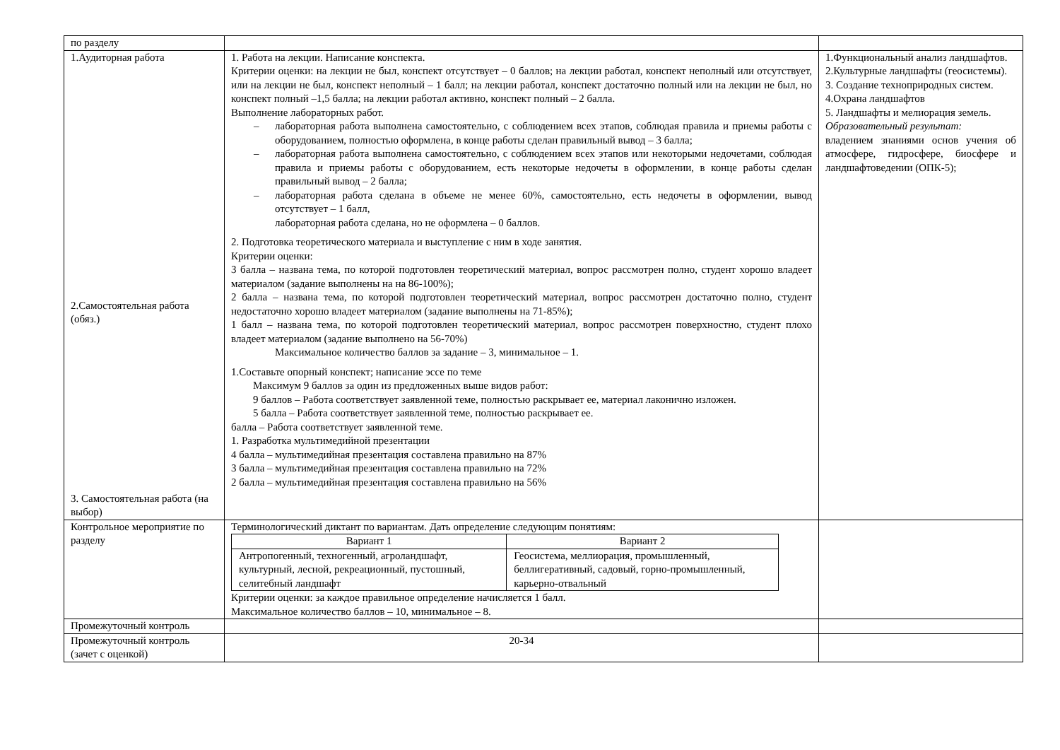| по разделу | | |
| 1.Аудиторная работа 2.Самостоятельная работа (обяз.) 3. Самостоятельная работа (на выбор) | 1. Работа на лекции. Написание конспекта. Критерии оценки: на лекции не был, конспект отсутствует – 0 баллов; на лекции работал, конспект неполный или отсутствует, или на лекции не был, конспект неполный – 1 балл; на лекции работал, конспект достаточно полный или на лекции не был, но конспект полный –1,5 балла; на лекции работал активно, конспект полный – 2 балла. Выполнение лабораторных работ. – лабораторная работа выполнена самостоятельно, с соблюдением всех этапов, соблюдая правила и приемы работы с оборудованием, полностью оформлена, в конце работы сделан правильный вывод – 3 балла; – лабораторная работа выполнена самостоятельно, с соблюдением всех этапов или некоторыми недочетами, соблюдая правила и приемы работы с оборудованием, есть некоторые недочеты в оформлении, в конце работы сделан правильный вывод – 2 балла; – лабораторная работа сделана в объеме не менее 60%, самостоятельно, есть недочеты в оформлении, вывод отсутствует – 1 балл, лабораторная работа сделана, но не оформлена – 0 баллов. 2. Подготовка теоретического материала и выступление с ним в ходе занятия. Критерии оценки: 3 балла – названа тема, по которой подготовлен теоретический материал, вопрос рассмотрен полно, студент хорошо владеет материалом (задание выполнены на на 86-100%); 2 балла – названа тема, по которой подготовлен теоретический материал, вопрос рассмотрен достаточно полно, студент недостаточно хорошо владеет материалом (задание выполнены на 71-85%); 1 балл – названа тема, по которой подготовлен теоретический материал, вопрос рассмотрен поверхностно, студент плохо владеет материалом (задание выполнено на 56-70%) Максимальное количество баллов за задание – 3, минимальное – 1. 1.Составьте опорный конспект; написание эссе по теме Максимум 9 баллов за один из предложенных выше видов работ: 9 баллов – Работа соответствует заявленной теме, полностью раскрывает ее, материал лаконично изложен. 5 балла – Работа соответствует заявленной теме, полностью раскрывает ее. балла – Работа соответствует заявленной теме. 1. Разработка мультимедийной презентации 4 балла – мультимедийная презентация составлена правильно на 87% 3 балла – мультимедийная презентация составлена правильно на 72% 2 балла – мультимедийная презентация составлена правильно на 56% | 1.Функциональный анализ ландшафтов. 2.Культурные ландшафты (геосистемы). 3. Создание технoприродных систем. 4.Охрана ландшафтов 5. Ландшафты и мелиорация земель. Образовательный результат: владением знаниями основ учения об атмосфере, гидросфере, биосфере и ландшафтоведении (ОПК-5); |
| Контрольное мероприятие по разделу | Терминологический диктант по вариантам. Дать определение следующим понятиям: / Вариант 1 / Вариант 2 / / --- / --- / / Антропогенный, техногенный, агроландшафт, культурный, лесной, рекреационный, пустошный, селитебный ландшафт / Геосистема, меллиорация, промышленный, беллигеративный, садовый, горно-промышленный, карьерно-отвальный / Критерии оценки: за каждое правильное определение начисляется 1 балл. Максимальное количество баллов – 10, минимальное – 8. | |
| Промежуточный контроль | | |
| Промежуточный контроль (зачет с оценкой) | 20-34 | |